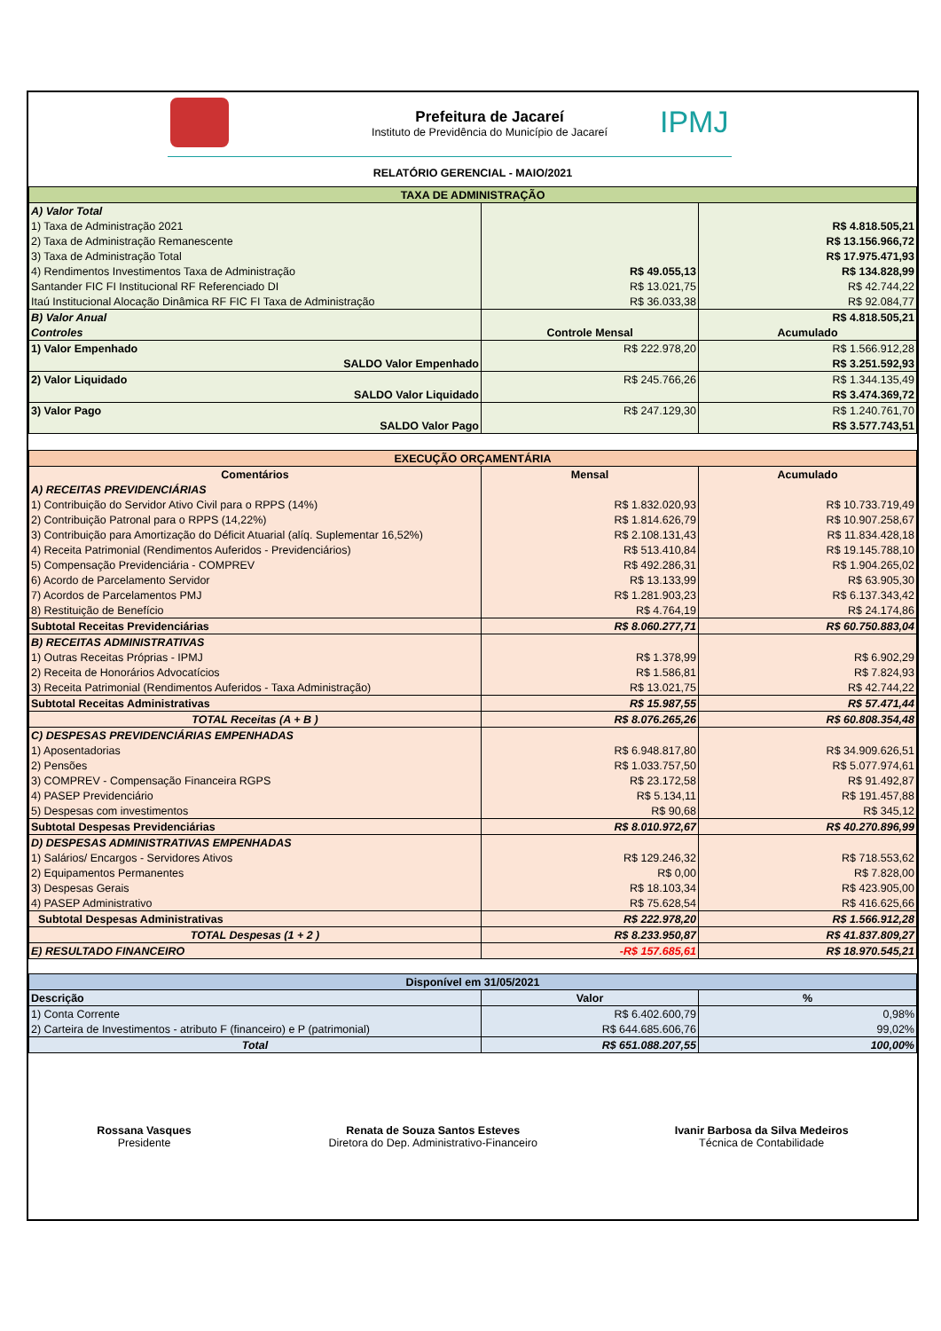Prefeitura de Jacareí
Instituto de Previdência do Município de Jacareí
IPMJ
RELATÓRIO GERENCIAL - MAIO/2021
| TAXA DE ADMINISTRAÇÃO | | |
| --- | --- | --- |
| A) Valor Total | | |
| 1) Taxa de Administração 2021 | | R$ 4.818.505,21 |
| 2) Taxa de Administração Remanescente | | R$ 13.156.966,72 |
| 3) Taxa de Administração Total | | R$ 17.975.471,93 |
| 4) Rendimentos Investimentos Taxa de Administração | R$ 49.055,13 | R$ 134.828,99 |
| Santander FIC FI Institucional RF Referenciado DI | R$ 13.021,75 | R$ 42.744,22 |
| Itaú Institucional Alocação Dinâmica RF FIC FI Taxa de Administração | R$ 36.033,38 | R$ 92.084,77 |
| B) Valor Anual | | R$ 4.818.505,21 |
| Controles | Controle Mensal | Acumulado |
| 1) Valor Empenhado | R$ 222.978,20 | R$ 1.566.912,28 |
| SALDO Valor Empenhado | | R$ 3.251.592,93 |
| 2) Valor Liquidado | R$ 245.766,26 | R$ 1.344.135,49 |
| SALDO Valor Liquidado | | R$ 3.474.369,72 |
| 3) Valor Pago | R$ 247.129,30 | R$ 1.240.761,70 |
| SALDO Valor Pago | | R$ 3.577.743,51 |
| EXECUÇÃO ORÇAMENTÁRIA | | |
| --- | --- | --- |
| Comentários | Mensal | Acumulado |
| A) RECEITAS PREVIDENCIÁRIAS | | |
| 1) Contribuição do Servidor Ativo Civil para o RPPS (14%) | R$ 1.832.020,93 | R$ 10.733.719,49 |
| 2) Contribuição Patronal para o RPPS (14,22%) | R$ 1.814.626,79 | R$ 10.907.258,67 |
| 3) Contribuição para Amortização do Déficit Atuarial (alíq. Suplementar 16,52%) | R$ 2.108.131,43 | R$ 11.834.428,18 |
| 4) Receita Patrimonial (Rendimentos Auferidos - Previdenciários) | R$ 513.410,84 | R$ 19.145.788,10 |
| 5) Compensação Previdenciária - COMPREV | R$ 492.286,31 | R$ 1.904.265,02 |
| 6) Acordo de Parcelamento Servidor | R$ 13.133,99 | R$ 63.905,30 |
| 7) Acordos de Parcelamentos PMJ | R$ 1.281.903,23 | R$ 6.137.343,42 |
| 8) Restituição de Benefício | R$ 4.764,19 | R$ 24.174,86 |
| Subtotal Receitas Previdenciárias | R$ 8.060.277,71 | R$ 60.750.883,04 |
| B) RECEITAS ADMINISTRATIVAS | | |
| 1) Outras Receitas Próprias - IPMJ | R$ 1.378,99 | R$ 6.902,29 |
| 2) Receita de Honorários Advocatícios | R$ 1.586,81 | R$ 7.824,93 |
| 3) Receita Patrimonial (Rendimentos Auferidos - Taxa Administração) | R$ 13.021,75 | R$ 42.744,22 |
| Subtotal Receitas Administrativas | R$ 15.987,55 | R$ 57.471,44 |
| TOTAL Receitas (A + B ) | R$ 8.076.265,26 | R$ 60.808.354,48 |
| C) DESPESAS PREVIDENCIÁRIAS EMPENHADAS | | |
| 1) Aposentadorias | R$ 6.948.817,80 | R$ 34.909.626,51 |
| 2) Pensões | R$ 1.033.757,50 | R$ 5.077.974,61 |
| 3) COMPREV - Compensação Financeira RGPS | R$ 23.172,58 | R$ 91.492,87 |
| 4) PASEP Previdenciário | R$ 5.134,11 | R$ 191.457,88 |
| 5) Despesas com investimentos | R$ 90,68 | R$ 345,12 |
| Subtotal Despesas Previdenciárias | R$ 8.010.972,67 | R$ 40.270.896,99 |
| D) DESPESAS ADMINISTRATIVAS EMPENHADAS | | |
| 1) Salários/ Encargos - Servidores Ativos | R$ 129.246,32 | R$ 718.553,62 |
| 2) Equipamentos Permanentes | R$ 0,00 | R$ 7.828,00 |
| 3) Despesas Gerais | R$ 18.103,34 | R$ 423.905,00 |
| 4) PASEP Administrativo | R$ 75.628,54 | R$ 416.625,66 |
| Subtotal Despesas Administrativas | R$ 222.978,20 | R$ 1.566.912,28 |
| TOTAL Despesas (1 + 2 ) | R$ 8.233.950,87 | R$ 41.837.809,27 |
| E) RESULTADO FINANCEIRO | -R$ 157.685,61 | R$ 18.970.545,21 |
| Disponível em 31/05/2021 | | |
| --- | --- | --- |
| Descrição | Valor | % |
| 1) Conta Corrente | R$ 6.402.600,79 | 0,98% |
| 2) Carteira de Investimentos - atributo F (financeiro) e P (patrimonial) | R$ 644.685.606,76 | 99,02% |
| Total | R$ 651.088.207,55 | 100,00% |
Rossana Vasques
Presidente
Renata de Souza Santos Esteves
Diretora do Dep. Administrativo-Financeiro
Ivanir Barbosa da Silva Medeiros
Técnica de Contabilidade